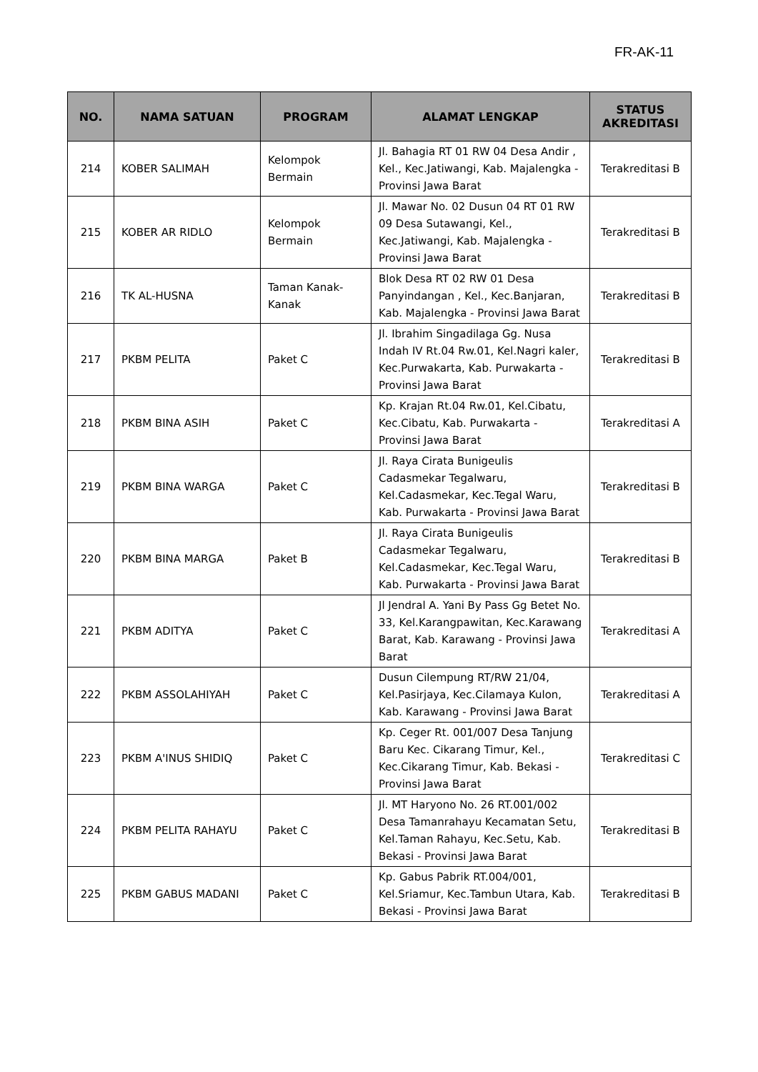FR-AK-11
| NO. | NAMA SATUAN | PROGRAM | ALAMAT LENGKAP | STATUS AKREDITASI |
| --- | --- | --- | --- | --- |
| 214 | KOBER SALIMAH | Kelompok Bermain | Jl. Bahagia RT 01 RW 04 Desa Andir , Kel., Kec.Jatiwangi, Kab. Majalengka - Provinsi Jawa Barat | Terakreditasi B |
| 215 | KOBER AR RIDLO | Kelompok Bermain | Jl. Mawar No. 02 Dusun 04 RT 01 RW 09 Desa Sutawangi, Kel., Kec.Jatiwangi, Kab. Majalengka - Provinsi Jawa Barat | Terakreditasi B |
| 216 | TK AL-HUSNA | Taman Kanak-Kanak | Blok Desa RT 02 RW 01 Desa Panyindangan , Kel., Kec.Banjaran, Kab. Majalengka - Provinsi Jawa Barat | Terakreditasi B |
| 217 | PKBM PELITA | Paket C | Jl. Ibrahim Singadilaga Gg. Nusa Indah IV Rt.04 Rw.01, Kel.Nagri kaler, Kec.Purwakarta, Kab. Purwakarta - Provinsi Jawa Barat | Terakreditasi B |
| 218 | PKBM BINA ASIH | Paket C | Kp. Krajan Rt.04 Rw.01, Kel.Cibatu, Kec.Cibatu, Kab. Purwakarta - Provinsi Jawa Barat | Terakreditasi A |
| 219 | PKBM BINA WARGA | Paket C | Jl. Raya Cirata Bunigeulis Cadasmekar Tegalwaru, Kel.Cadasmekar, Kec.Tegal Waru, Kab. Purwakarta - Provinsi Jawa Barat | Terakreditasi B |
| 220 | PKBM BINA MARGA | Paket B | Jl. Raya Cirata Bunigeulis Cadasmekar Tegalwaru, Kel.Cadasmekar, Kec.Tegal Waru, Kab. Purwakarta - Provinsi Jawa Barat | Terakreditasi B |
| 221 | PKBM ADITYA | Paket C | Jl Jendral A. Yani By Pass Gg Betet No. 33, Kel.Karangpawitan, Kec.Karawang Barat, Kab. Karawang - Provinsi Jawa Barat | Terakreditasi A |
| 222 | PKBM ASSOLAHIYAH | Paket C | Dusun Cilempung RT/RW 21/04, Kel.Pasirjaya, Kec.Cilamaya Kulon, Kab. Karawang - Provinsi Jawa Barat | Terakreditasi A |
| 223 | PKBM A'INUS SHIDIQ | Paket C | Kp. Ceger Rt. 001/007 Desa Tanjung Baru Kec. Cikarang Timur, Kel., Kec.Cikarang Timur, Kab. Bekasi - Provinsi Jawa Barat | Terakreditasi C |
| 224 | PKBM PELITA RAHAYU | Paket C | Jl. MT Haryono No. 26 RT.001/002 Desa Tamanrahayu Kecamatan Setu, Kel.Taman Rahayu, Kec.Setu, Kab. Bekasi - Provinsi Jawa Barat | Terakreditasi B |
| 225 | PKBM GABUS MADANI | Paket C | Kp. Gabus Pabrik RT.004/001, Kel.Sriamur, Kec.Tambun Utara, Kab. Bekasi - Provinsi Jawa Barat | Terakreditasi B |